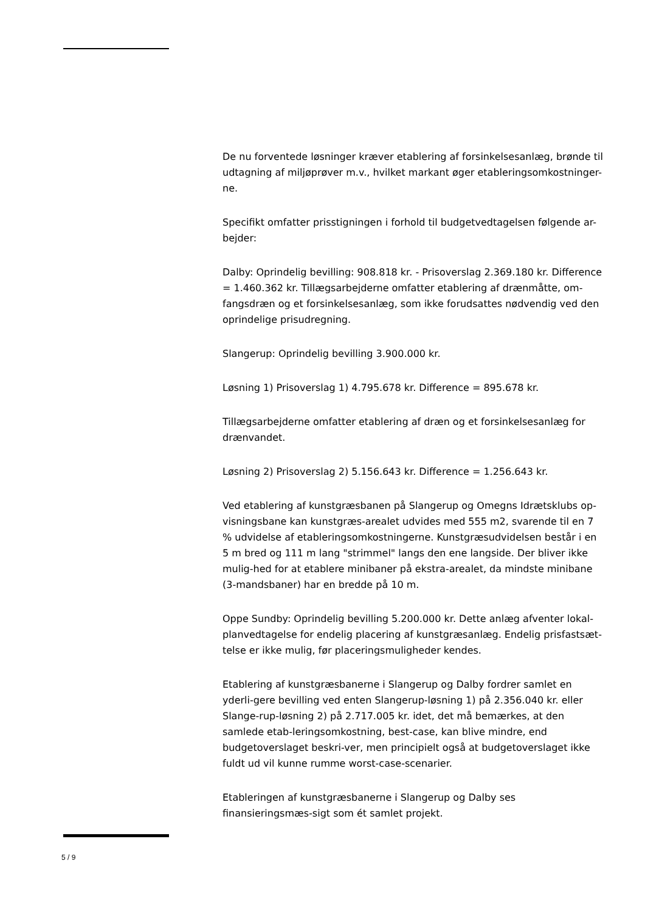De nu forventede løsninger kræver etablering af forsinkelsesanlæg, brønde til udtagning af miljøprøver m.v., hvilket markant øger etableringsomkostninger-ne.
Specifikt omfatter prisstigningen i forhold til budgetvedtagelsen følgende ar-bejder:
Dalby: Oprindelig bevilling: 908.818 kr. - Prisoverslag 2.369.180 kr. Difference = 1.460.362 kr. Tillægsarbejderne omfatter etablering af drænmåtte, om-fangsdræn og et forsinkelsesanlæg, som ikke forudsattes nødvendig ved den oprindelige prisudregning.
Slangerup: Oprindelig bevilling 3.900.000 kr.
Løsning 1) Prisoverslag 1) 4.795.678 kr. Difference = 895.678 kr.
Tillægsarbejderne omfatter etablering af dræn og et forsinkelsesanlæg for drænvandet.
Løsning 2) Prisoverslag 2) 5.156.643 kr. Difference = 1.256.643 kr.
Ved etablering af kunstgræsbanen på Slangerup og Omegns Idrætsklubs op-visningsbane kan kunstgræs-arealet udvides med 555 m2, svarende til en 7 % udvidelse af etableringsomkostningerne. Kunstgræsudvidelsen består i en 5 m bred og 111 m lang "strimmel" langs den ene langside. Der bliver ikke mulig-hed for at etablere minibaner på ekstra-arealet, da mindste minibane (3-mandsbaner) har en bredde på 10 m.
Oppe Sundby: Oprindelig bevilling 5.200.000 kr. Dette anlæg afventer lokal-planvedtagelse for endelig placering af kunstgræsanlæg. Endelig prisfastsæt-telse er ikke mulig, før placeringsmuligheder kendes.
Etablering af kunstgræsbanerne i Slangerup og Dalby fordrer samlet en yderli-gere bevilling ved enten Slangerup-løsning 1) på 2.356.040 kr. eller Slange-rup-løsning 2) på 2.717.005 kr. idet, det må bemærkes, at den samlede etab-leringsomkostning, best-case, kan blive mindre, end budgetoverslaget beskri-ver, men principielt også at budgetoverslaget ikke fuldt ud vil kunne rumme worst-case-scenarier.
Etableringen af kunstgræsbanerne i Slangerup og Dalby ses finansieringsmæs-sigt som ét samlet projekt.
5 / 9